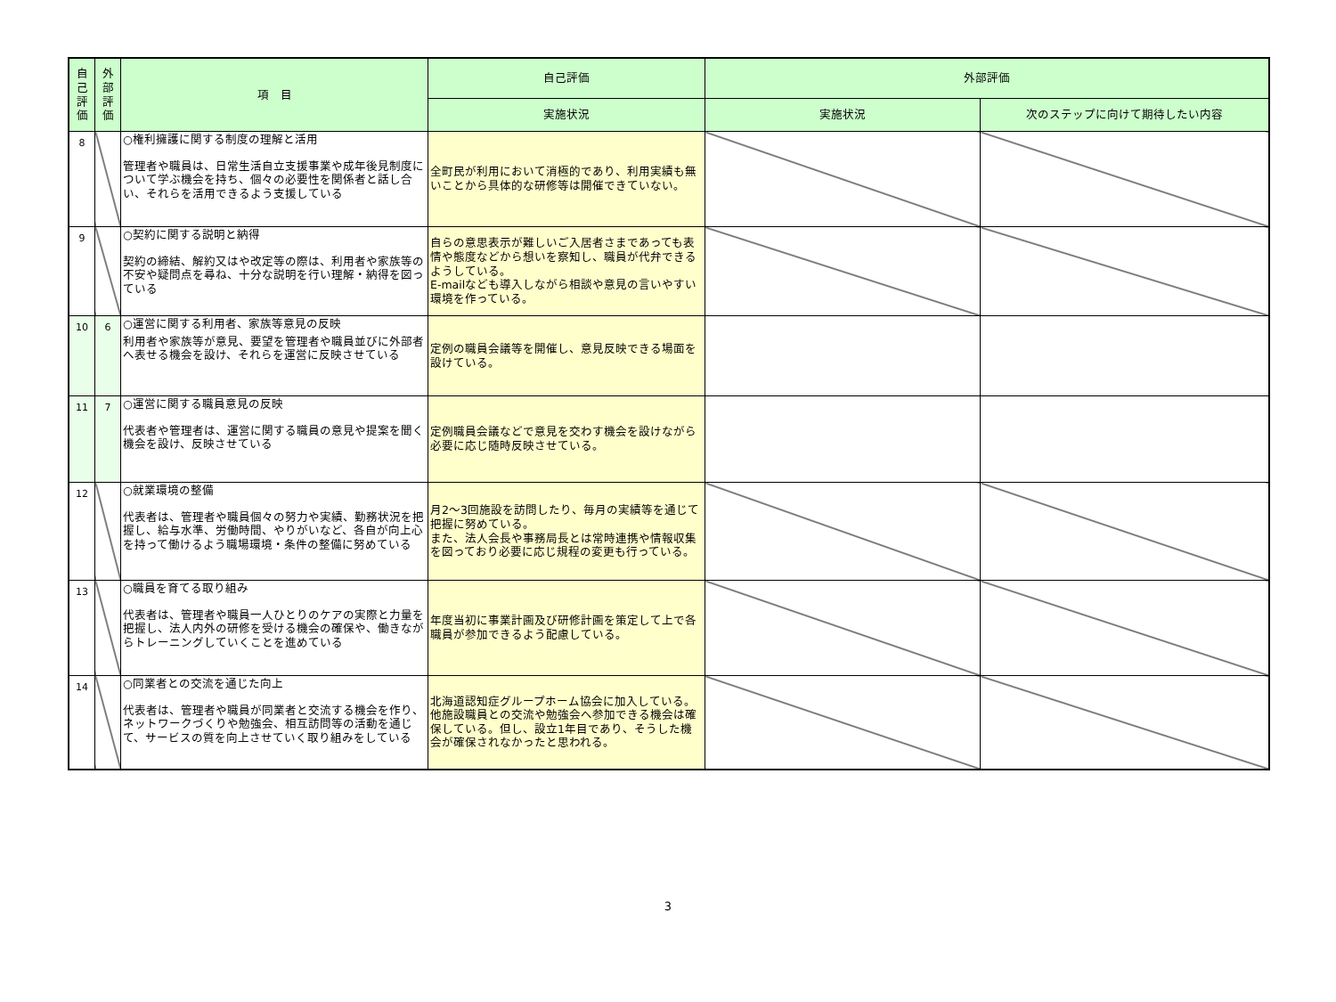| 自己評価 | 外部評価 | 項 目 | 自己評価 | 外部評価 | |
| --- | --- | --- | --- | --- | --- |
| | | | 実施状況 | 実施状況 | 次のステップに向けて期待したい内容 |
| 8 | | ○権利擁護に関する制度の理解と活用 管理者や職員は、日常生活自立支援事業や成年後見制度について学ぶ機会を持ち、個々の必要性を関係者と話し合い、それらを活用できるよう支援している | 全町民が利用において消極的であり、利用実績も無いことから具体的な研修等は開催できていない。 | | |
| 9 | | ○契約に関する説明と納得 契約の締結、解約又はや改定等の際は、利用者や家族等の不安や疑問点を尋ね、十分な説明を行い理解・納得を図っている | 自らの意思表示が難しいご入居者さまであっても表情や態度などから想いを察知し、職員が代弁できるようしている。 E-mailなども導入しながら相談や意見の言いやすい環境を作っている。 | | |
| 10 | 6 | ○運営に関する利用者、家族等意見の反映 利用者や家族等が意見、要望を管理者や職員並びに外部者へ表せる機会を設け、それらを運営に反映させている | 定例の職員会議等を開催し、意見反映できる場面を設けている。 | | |
| 11 | 7 | ○運営に関する職員意見の反映 代表者や管理者は、運営に関する職員の意見や提案を聞く機会を設け、反映させている | 定例職員会議などで意見を交わす機会を設けながら必要に応じ随時反映させている。 | | |
| 12 | | ○就業環境の整備 代表者は、管理者や職員個々の努力や実績、勤務状況を把握し、給与水準、労働時間、やりがいなど、各自が向上心を持って働けるよう職場環境・条件の整備に努めている | 月2～3回施設を訪問したり、毎月の実績等を通じて把握に努めている。 また、法人会長や事務局長とは常時連携や情報収集を図っており必要に応じ規程の変更も行っている。 | | |
| 13 | | ○職員を育てる取り組み 代表者は、管理者や職員一人ひとりのケアの実際と力量を把握し、法人内外の研修を受ける機会の確保や、働きながらトレーニングしていくことを進めている | 年度当初に事業計画及び研修計画を策定して上で各職員が参加できるよう配慮している。 | | |
| 14 | | ○同業者との交流を通じた向上 代表者は、管理者や職員が同業者と交流する機会を作り、ネットワークづくりや勉強会、相互訪問等の活動を通じて、サービスの質を向上させていく取り組みをしている | 北海道認知症グループホーム協会に加入している。他施設職員との交流や勉強会へ参加できる機会は確保している。但し、設立1年目であり、そうした機会が確保されなかったと思われる。 | | |
3